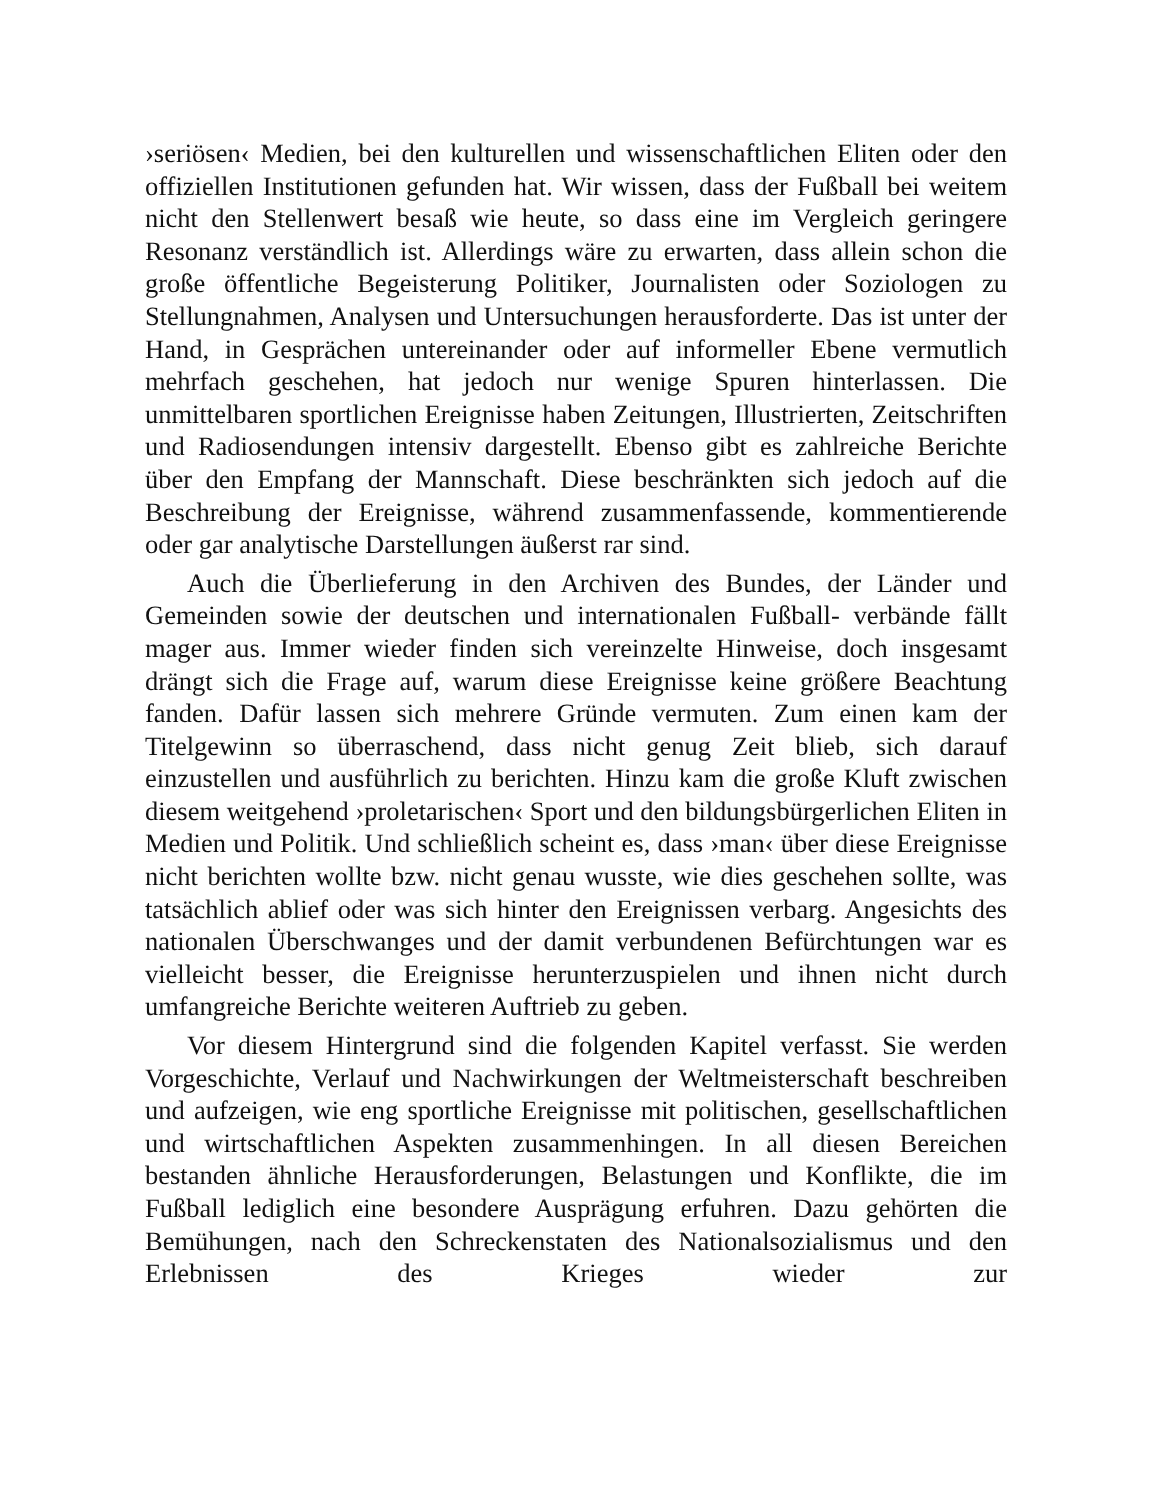›seriösen‹ Medien, bei den kulturellen und wissenschaftlichen Eliten oder den offiziellen Institutionen gefunden hat. Wir wissen, dass der Fußball bei weitem nicht den Stellenwert besaß wie heute, so dass eine im Vergleich geringere Resonanz verständlich ist. Allerdings wäre zu erwarten, dass allein schon die große öffentliche Begeisterung Politiker, Journalisten oder Soziologen zu Stellungnahmen, Analysen und Untersuchungen herausforderte. Das ist unter der Hand, in Gesprächen untereinander oder auf informeller Ebene vermutlich mehrfach geschehen, hat jedoch nur wenige Spuren hinterlassen. Die unmittelbaren sportlichen Ereignisse haben Zeitungen, Illustrierten, Zeitschriften und Radiosendungen intensiv dargestellt. Ebenso gibt es zahlreiche Berichte über den Empfang der Mannschaft. Diese beschränkten sich jedoch auf die Beschreibung der Ereignisse, während zusammenfassende, kommentierende oder gar analytische Darstellungen äußerst rar sind.
Auch die Überlieferung in den Archiven des Bundes, der Länder und Gemeinden sowie der deutschen und internationalen Fußball- verbände fällt mager aus. Immer wieder finden sich vereinzelte Hinweise, doch insgesamt drängt sich die Frage auf, warum diese Ereignisse keine größere Beachtung fanden. Dafür lassen sich mehrere Gründe vermuten. Zum einen kam der Titelgewinn so überraschend, dass nicht genug Zeit blieb, sich darauf einzustellen und ausführlich zu berichten. Hinzu kam die große Kluft zwischen diesem weitgehend ›proletarischen‹ Sport und den bildungsbürgerlichen Eliten in Medien und Politik. Und schließlich scheint es, dass ›man‹ über diese Ereignisse nicht berichten wollte bzw. nicht genau wusste, wie dies geschehen sollte, was tatsächlich ablief oder was sich hinter den Ereignissen verbarg. Angesichts des nationalen Überschwanges und der damit verbundenen Befürchtungen war es vielleicht besser, die Ereignisse herunterzuspielen und ihnen nicht durch umfangreiche Berichte weiteren Auftrieb zu geben.
Vor diesem Hintergrund sind die folgenden Kapitel verfasst. Sie werden Vorgeschichte, Verlauf und Nachwirkungen der Weltmeisterschaft beschreiben und aufzeigen, wie eng sportliche Ereignisse mit politischen, gesellschaftlichen und wirtschaftlichen Aspekten zusammenhingen. In all diesen Bereichen bestanden ähnliche Herausforderungen, Belastungen und Konflikte, die im Fußball lediglich eine besondere Ausprägung erfuhren. Dazu gehörten die Bemühungen, nach den Schreckenstaten des Nationalsozialismus und den Erlebnissen des Krieges wieder zur